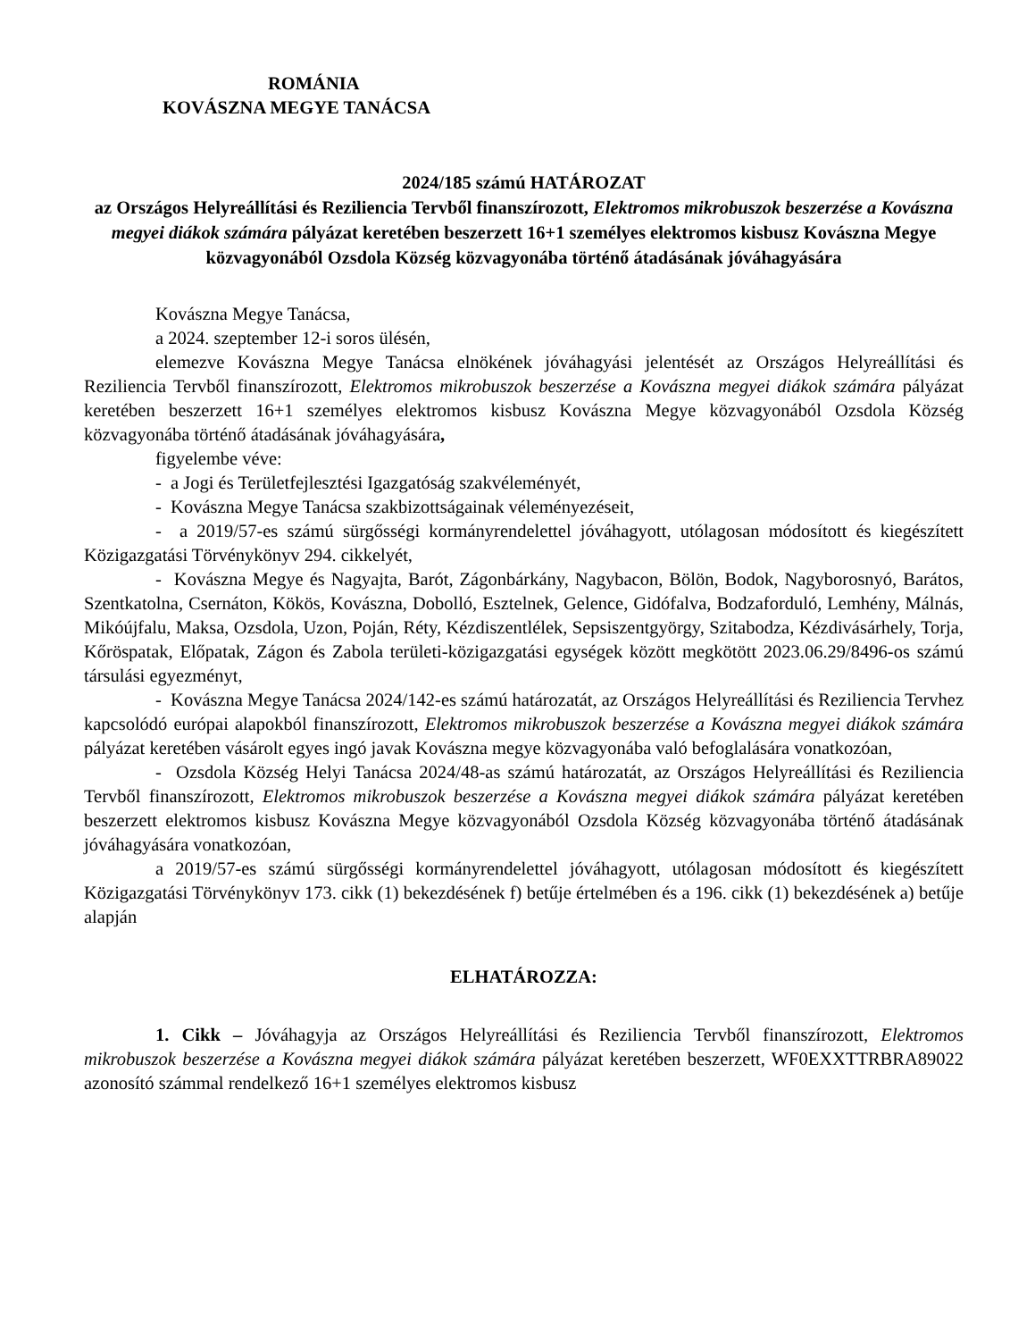ROMÁNIA
KOVÁSZNA MEGYE TANÁCSA
2024/185 számú HATÁROZAT
az Országos Helyreállítási és Reziliencia Tervből finanszírozott, Elektromos mikrobuszok beszerzése a Kovászna megyei diákok számára pályázat keretében beszerzett 16+1 személyes elektromos kisbusz Kovászna Megye közvagyonából Ozsdola Község közvagyonába történő átadásának jóváhagyására
Kovászna Megye Tanácsa,
a 2024. szeptember 12-i soros ülésén,
elemezve Kovászna Megye Tanácsa elnökének jóváhagyási jelentését az Országos Helyreállítási és Reziliencia Tervből finanszírozott, Elektromos mikrobuszok beszerzése a Kovászna megyei diákok számára pályázat keretében beszerzett 16+1 személyes elektromos kisbusz Kovászna Megye közvagyonából Ozsdola Község közvagyonába történő átadásának jóváhagyására,
figyelembe véve:
- a Jogi és Területfejlesztési Igazgatóság szakvéleményét,
- Kovászna Megye Tanácsa szakbizottságainak véleményezéseit,
- a 2019/57-es számú sürgősségi kormányrendelettel jóváhagyott, utólagosan módosított és kiegészített Közigazgatási Törvénykönyv 294. cikkelyét,
- Kovászna Megye és Nagyajta, Barót, Zágonbárkány, Nagybacon, Bölön, Bodok, Nagyborosnyó, Barátos, Szentkatolna, Csernáton, Kökös, Kovászna, Dobolló, Esztelnek, Gelence, Gidófalva, Bodzaforduló, Lemhény, Málnás, Mikóújfalu, Maksa, Ozsdola, Uzon, Poján, Réty, Kézdiszentlélek, Sepsiszentgyörgy, Szitabodza, Kézdivásárhely, Torja, Kőröspatak, Előpatak, Zágon és Zabola területi-közigazgatási egységek között megkötött 2023.06.29/8496-os számú társulási egyezményt,
- Kovászna Megye Tanácsa 2024/142-es számú határozatát, az Országos Helyreállítási és Reziliencia Tervhez kapcsolódó európai alapokból finanszírozott, Elektromos mikrobuszok beszerzése a Kovászna megyei diákok számára pályázat keretében vásárolt egyes ingó javak Kovászna megye közvagyonába való befoglalására vonatkozóan,
- Ozsdola Község Helyi Tanácsa 2024/48-as számú határozatát, az Országos Helyreállítási és Reziliencia Tervből finanszírozott, Elektromos mikrobuszok beszerzése a Kovászna megyei diákok számára pályázat keretében beszerzett elektromos kisbusz Kovászna Megye közvagyonából Ozsdola Község közvagyonába történő átadásának jóváhagyására vonatkozóan,
a 2019/57-es számú sürgősségi kormányrendelettel jóváhagyott, utólagosan módosított és kiegészített Közigazgatási Törvénykönyv 173. cikk (1) bekezdésének f) betűje értelmében és a 196. cikk (1) bekezdésének a) betűje alapján
ELHATÁROZZA:
1. Cikk – Jóváhagyja az Országos Helyreállítási és Reziliencia Tervből finanszírozott, Elektromos mikrobuszok beszerzése a Kovászna megyei diákok számára pályázat keretében beszerzett, WF0EXXTTRBRA89022 azonosító számmal rendelkező 16+1 személyes elektromos kisbusz